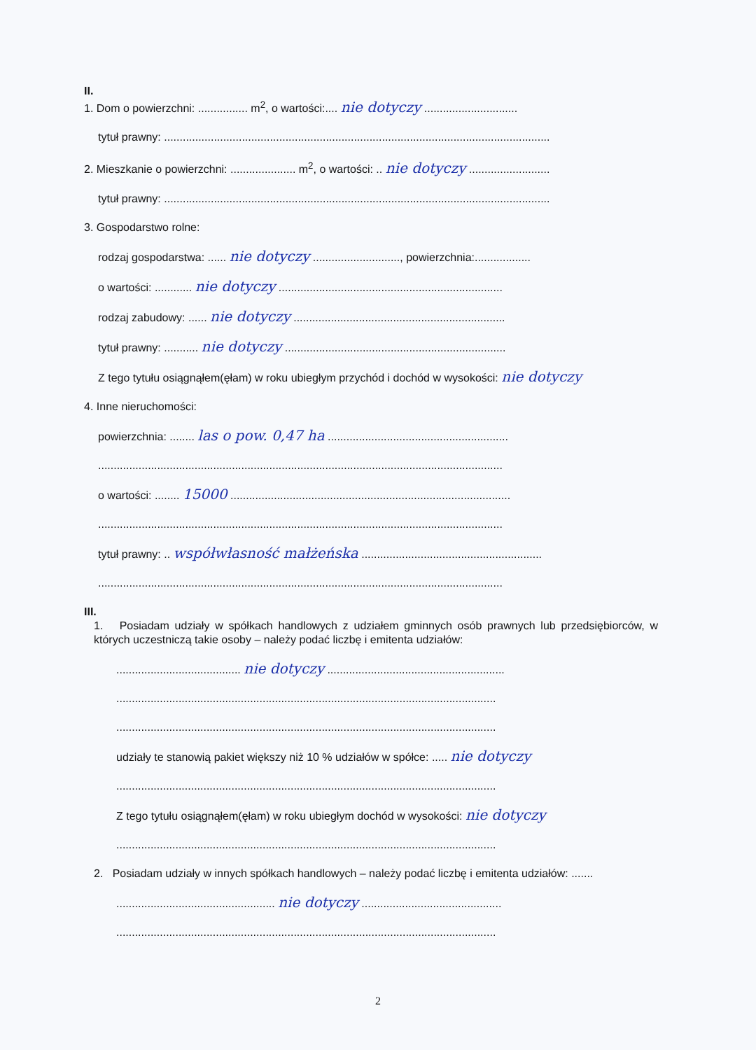II.
1. Dom o powierzchni: ................ m<sup>2</sup>, o wartości:.... nie dotyczy ..............................
tytuł prawny: ............................................................................................................................
2. Mieszkanie o powierzchni: ..................... m<sup>2</sup>, o wartości: .. nie dotyczy ..........................
tytuł prawny: ............................................................................................................................
3. Gospodarstwo rolne:
rodzaj gospodarstwa: ...... nie dotyczy ............................, powierzchnia:..................
o wartości: ............ nie dotyczy ........................................................................
rodzaj zabudowy: ...... nie dotyczy ....................................................................
tytuł prawny: ........... nie dotyczy .......................................................................
Z tego tytułu osiągnąłem(ęłam) w roku ubiegłym przychód i dochód w wysokości: nie dotyczy
4. Inne nieruchomości:
powierzchnia: ........ las o pow. 0,47 ha ..........................................................
..................................................................................................................................
o wartości: ........ 15000 ..........................................................................................
..................................................................................................................................
tytuł prawny: .. współwłasność małżeńska ..........................................................
..................................................................................................................................
III.
1. Posiadam udziały w spółkach handlowych z udziałem gminnych osób prawnych lub przedsiębiorców, w których uczestniczą takie osoby – należy podać liczbę i emitenta udziałów:
........................................ nie dotyczy .........................................................
..........................................................................................................................
..........................................................................................................................
udziały te stanowią pakiet większy niż 10 % udziałów w spółce: ..... nie dotyczy
..........................................................................................................................
Z tego tytułu osiągnąłem(ęłam) w roku ubiegłym dochód w wysokości: nie dotyczy
..........................................................................................................................
2. Posiadam udziały w innych spółkach handlowych – należy podać liczbę i emitenta udziałów: .......
................................................... nie dotyczy .............................................
..........................................................................................................................
2